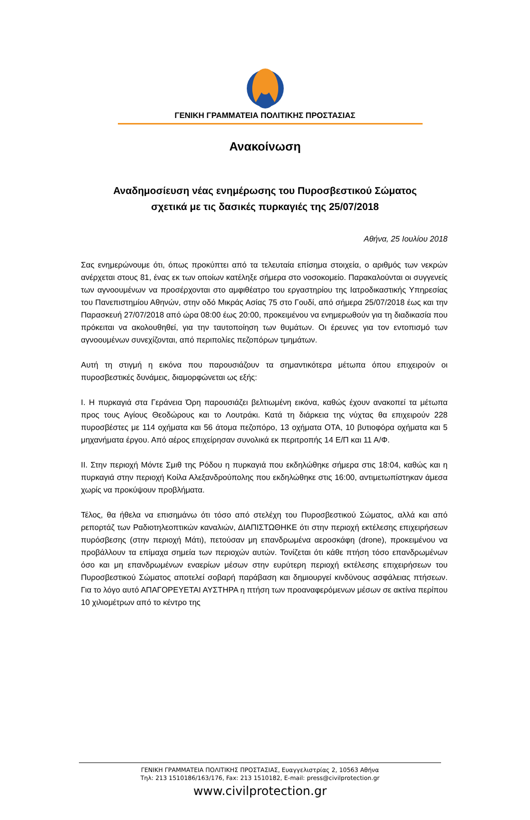ΓΕΝΙΚΗ ΓΡΑΜΜΑΤΕΙΑ ΠΟΛΙΤΙΚΗΣ ΠΡΟΣΤΑΣΙΑΣ
Ανακοίνωση
Αναδημοσίευση νέας ενημέρωσης του Πυροσβεστικού Σώματος
σχετικά με τις δασικές πυρκαγιές της 25/07/2018
Αθήνα, 25 Ιουλίου 2018
Σας ενημερώνουμε ότι, όπως προκύπτει από τα τελευταία επίσημα στοιχεία, ο αριθμός των νεκρών ανέρχεται στους 81, ένας εκ των οποίων κατέληξε σήμερα στο νοσοκομείο. Παρακαλούνται οι συγγενείς των αγνοουμένων να προσέρχονται στο αμφιθέατρο του εργαστηρίου της Ιατροδικαστικής Υπηρεσίας του Πανεπιστημίου Αθηνών, στην οδό Μικράς Ασίας 75 στο Γουδί, από σήμερα 25/07/2018 έως και την Παρασκευή 27/07/2018 από ώρα 08:00 έως 20:00, προκειμένου να ενημερωθούν για τη διαδικασία που πρόκειται να ακολουθηθεί, για την ταυτοποίηση των θυμάτων. Οι έρευνες για τον εντοπισμό των αγνοουμένων συνεχίζονται, από περιπολίες πεζοπόρων τμημάτων.
Αυτή τη στιγμή η εικόνα που παρουσιάζουν τα σημαντικότερα μέτωπα όπου επιχειρούν οι πυροσβεστικές δυνάμεις, διαμορφώνεται ως εξής:
Ι. Η πυρκαγιά στα Γεράνεια Όρη παρουσιάζει βελτιωμένη εικόνα, καθώς έχουν ανακοπεί τα μέτωπα προς τους Αγίους Θεοδώρους και το Λουτράκι. Κατά τη διάρκεια της νύχτας θα επιχειρούν 228 πυροσβέστες με 114 οχήματα και 56 άτομα πεζοπόρο, 13 οχήματα ΟΤΑ, 10 βυτιοφόρα οχήματα και 5 μηχανήματα έργου. Από αέρος επιχείρησαν συνολικά εκ περιτροπής 14 Ε/Π και 11 Α/Φ.
ΙΙ. Στην περιοχή Μόντε Σμιθ της Ρόδου η πυρκαγιά που εκδηλώθηκε σήμερα στις 18:04, καθώς και η πυρκαγιά στην περιοχή Κοίλα Αλεξανδρούπολης που εκδηλώθηκε στις 16:00, αντιμετωπίστηκαν άμεσα χωρίς να προκύψουν προβλήματα.
Τέλος, θα ήθελα να επισημάνω ότι τόσο από στελέχη του Πυροσβεστικού Σώματος, αλλά και από ρεπορτάζ των Ραδιοτηλεοπτικών καναλιών, ΔΙΑΠΙΣΤΩΘΗΚΕ ότι στην περιοχή εκτέλεσης επιχειρήσεων πυρόσβεσης (στην περιοχή Μάτι), πετούσαν μη επανδρωμένα αεροσκάφη (drone), προκειμένου να προβάλλουν τα επίμαχα σημεία των περιοχών αυτών. Τονίζεται ότι κάθε πτήση τόσο επανδρωμένων όσο και μη επανδρωμένων εναερίων μέσων στην ευρύτερη περιοχή εκτέλεσης επιχειρήσεων του Πυροσβεστικού Σώματος αποτελεί σοβαρή παράβαση και δημιουργεί κινδύνους ασφάλειας πτήσεων. Για το λόγο αυτό ΑΠΑΓΟΡΕΥΕΤΑΙ ΑΥΣΤΗΡΑ η πτήση των προαναφερόμενων μέσων σε ακτίνα περίπου 10 χιλιομέτρων από το κέντρο της
ΓΕΝΙΚΗ ΓΡΑΜΜΑΤΕΙΑ ΠΟΛΙΤΙΚΗΣ ΠΡΟΣΤΑΣΙΑΣ, Ευαγγελιστρίας 2, 10563 Αθήνα
Τηλ: 213 1510186/163/176, Fax: 213 1510182, E-mail: press@civilprotection.gr
www.civilprotection.gr